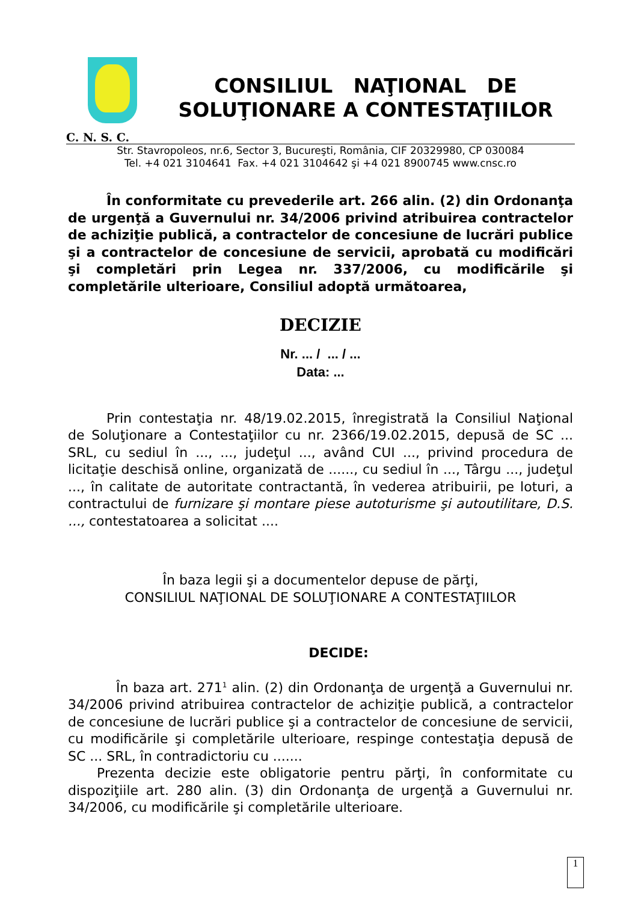CONSILIUL NAŢIONAL DE
SOLUŢIONARE A CONTESTAŢIILOR
C. N. S. C.
Str. Stavropoleos, nr.6, Sector 3, Bucureşti, România, CIF 20329980, CP 030084
Tel. +4 021 3104641 Fax. +4 021 3104642 şi +4 021 8900745 www.cnsc.ro
În conformitate cu prevederile art. 266 alin. (2) din Ordonanţa de urgenţă a Guvernului nr. 34/2006 privind atribuirea contractelor de achiziţie publică, a contractelor de concesiune de lucrări publice şi a contractelor de concesiune de servicii, aprobată cu modificări şi completări prin Legea nr. 337/2006, cu modificările şi completările ulterioare, Consiliul adoptă următoarea,
DECIZIE
Nr. ... / ... / ...
Data: ...
Prin contestaţia nr. 48/19.02.2015, înregistrată la Consiliul Naţional de Soluţionare a Contestaţiilor cu nr. 2366/19.02.2015, depusă de SC ... SRL, cu sediul în ..., ..., judeţul ..., având CUI ..., privind procedura de licitaţie deschisă online, organizată de ......, cu sediul în ..., Târgu ..., judeţul ..., în calitate de autoritate contractantă, în vederea atribuirii, pe loturi, a contractului de furnizare şi montare piese autoturisme şi autoutilitare, D.S. ..., contestatoarea a solicitat ....
În baza legii şi a documentelor depuse de părţi,
CONSILIUL NAŢIONAL DE SOLUŢIONARE A CONTESTAŢIILOR
DECIDE:
În baza art. 271<sup>1</sup> alin. (2) din Ordonanţa de urgenţă a Guvernului nr. 34/2006 privind atribuirea contractelor de achiziţie publică, a contractelor de concesiune de lucrări publice şi a contractelor de concesiune de servicii, cu modificările şi completările ulterioare, respinge contestaţia depusă de SC ... SRL, în contradictoriu cu .......
Prezenta decizie este obligatorie pentru părţi, în conformitate cu dispoziţiile art. 280 alin. (3) din Ordonanţa de urgenţă a Guvernului nr. 34/2006, cu modificările şi completările ulterioare.
1